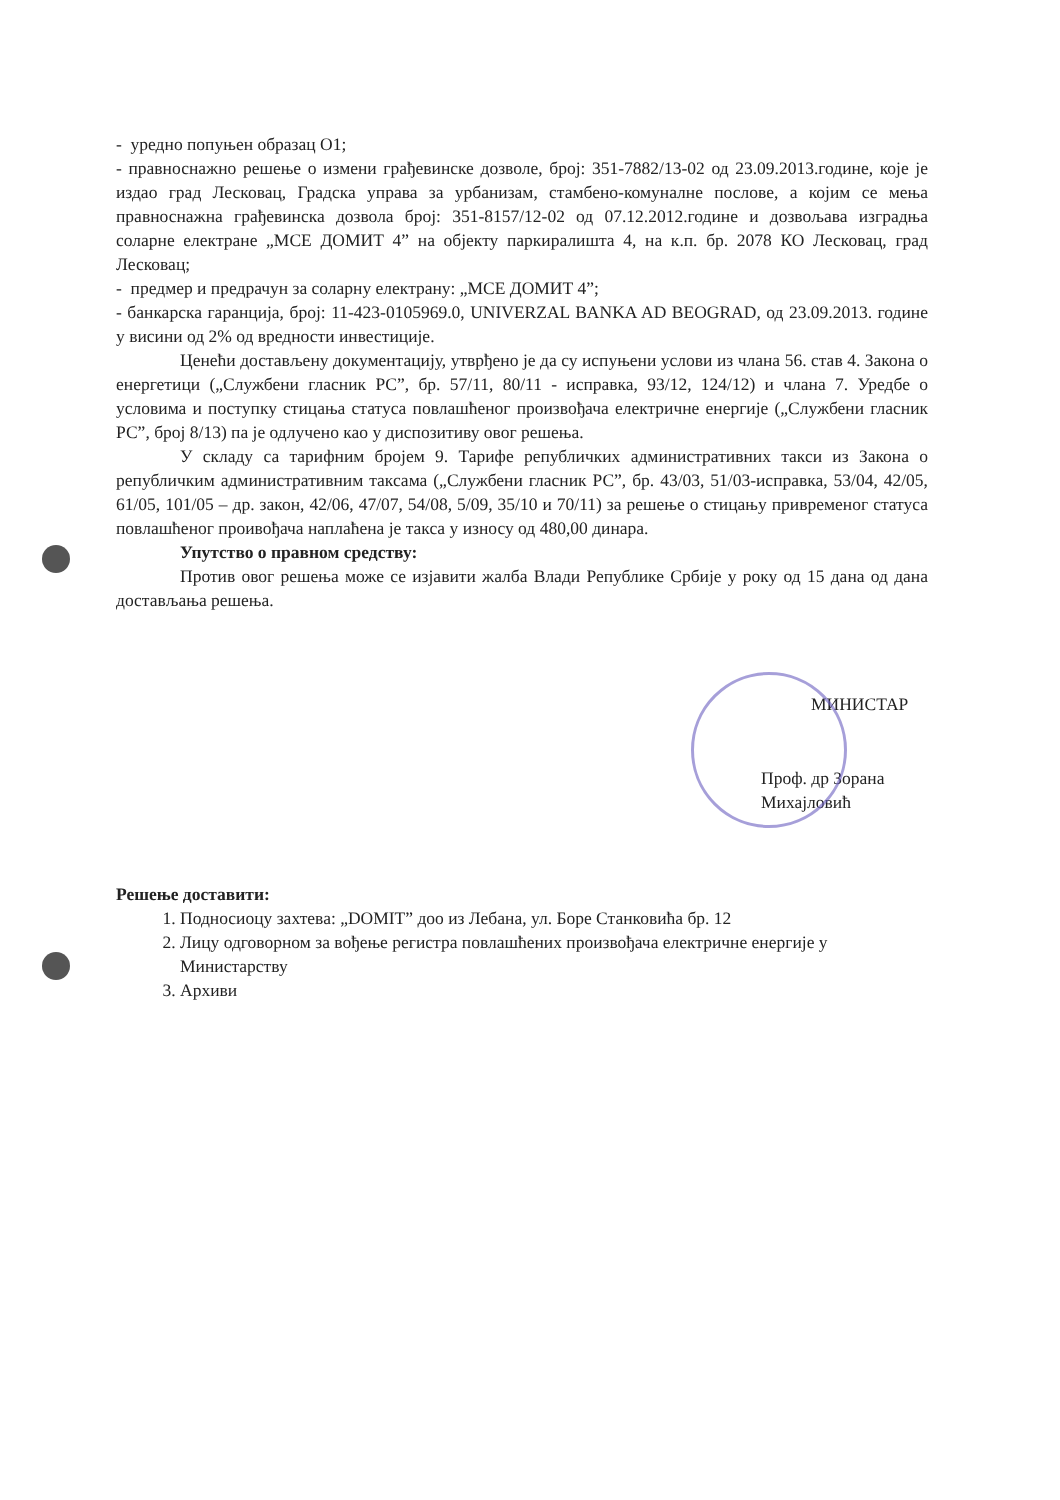- уредно попуњен образац О1;
- правноснажно решење о измени грађевинске дозволе, број: 351-7882/13-02 од 23.09.2013.године, које је издао град Лесковац, Градска управа за урбанизам, стамбено-комуналне послове, а којим се мења правноснажна грађевинска дозвола број: 351-8157/12-02 од 07.12.2012.године и дозвољава изградња соларне електране „МСЕ ДОМИТ 4” на објекту паркиралишта 4, на к.п. бр. 2078 КО Лесковац, град Лесковац;
- предмер и предрачун за соларну електрану: „МСЕ ДОМИТ 4”;
- банкарска гаранција, број: 11-423-0105969.0, UNIVERZAL BANKA AD BEOGRAD, од 23.09.2013. године у висини од 2% од вредности инвестиције.
Ценећи достављену документацију, утврђено је да су испуњени услови из члана 56. став 4. Закона о енергетици („Службени гласник РС”, бр. 57/11, 80/11 - исправка, 93/12, 124/12) и члана 7. Уредбе о условима и поступку стицања статуса повлашћеног произвођача електричне енергије („Службени гласник РС”, број 8/13) па је одлучено као у диспозитиву овог решења.
У складу са тарифним бројем 9. Тарифе републичких административних такси из Закона о републичким административним таксама („Службени гласник РС”, бр. 43/03, 51/03-исправка, 53/04, 42/05, 61/05, 101/05 – др. закон, 42/06, 47/07, 54/08, 5/09, 35/10 и 70/11) за решење о стицању привременог статуса повлашћеног проивођача наплаћена је такса у износу од 480,00 динара.
Упутство о правном средству:
Против овог решења може се изјавити жалба Влади Републике Србије у року од 15 дана од дана достављања решења.
МИНИСТАР
Проф. др Зорана Михајловић
Решење доставити:
1. Подносиоцу захтева: „DOMIT” доо из Лебана, ул. Боре Станковића бр. 12
2. Лицу одговорном за вођење регистра повлашћених произвођача електричне енергије у Министарству
3. Архиви